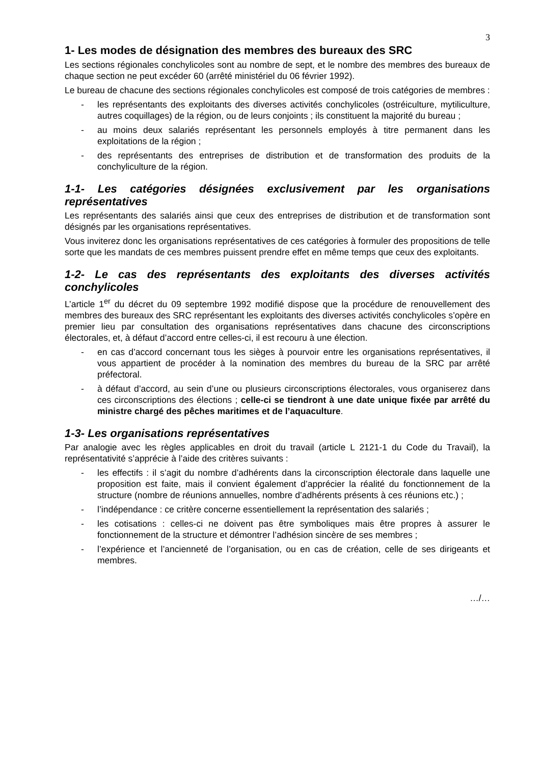3
1- Les modes de désignation des membres des bureaux des SRC
Les sections régionales conchylicoles sont au nombre de sept, et le nombre des membres des bureaux de chaque section ne peut excéder 60 (arrêté ministériel du 06 février 1992).
Le bureau de chacune des sections régionales conchylicoles est composé de trois catégories de membres :
- les représentants des exploitants des diverses activités conchylicoles (ostréiculture, mytiliculture, autres coquillages) de la région, ou de leurs conjoints ; ils constituent la majorité du bureau ;
- au moins deux salariés représentant les personnels employés à titre permanent dans les exploitations de la région ;
- des représentants des entreprises de distribution et de transformation des produits de la conchyliculture de la région.
1-1- Les catégories désignées exclusivement par les organisations représentatives
Les représentants des salariés ainsi que ceux des entreprises de distribution et de transformation sont désignés par les organisations représentatives.
Vous inviterez donc les organisations représentatives de ces catégories à formuler des propositions de telle sorte que les mandats de ces membres puissent prendre effet en même temps que ceux des exploitants.
1-2- Le cas des représentants des exploitants des diverses activités conchylicoles
L’article 1<sup>er</sup> du décret du 09 septembre 1992 modifié dispose que la procédure de renouvellement des membres des bureaux des SRC représentant les exploitants des diverses activités conchylicoles s’opère en premier lieu par consultation des organisations représentatives dans chacune des circonscriptions électorales, et, à défaut d’accord entre celles-ci, il est recouru à une élection.
- en cas d’accord concernant tous les sièges à pourvoir entre les organisations représentatives, il vous appartient de procéder à la nomination des membres du bureau de la SRC par arrêté préfectoral.
- à défaut d’accord, au sein d’une ou plusieurs circonscriptions électorales, vous organiserez dans ces circonscriptions des élections ; celle-ci se tiendront à une date unique fixée par arrêté du ministre chargé des pêches maritimes et de l’aquaculture.
1-3- Les organisations représentatives
Par analogie avec les règles applicables en droit du travail (article L 2121-1 du Code du Travail), la représentativité s’apprécie à l’aide des critères suivants :
- les effectifs : il s’agit du nombre d’adhérents dans la circonscription électorale dans laquelle une proposition est faite, mais il convient également d’apprécier la réalité du fonctionnement de la structure (nombre de réunions annuelles, nombre d’adhérents présents à ces réunions etc.) ;
- l’indépendance : ce critère concerne essentiellement la représentation des salariés ;
- les cotisations : celles-ci ne doivent pas être symboliques mais être propres à assurer le fonctionnement de la structure et démontrer l’adhésion sincère de ses membres ;
- l’expérience et l’ancienneté de l’organisation, ou en cas de création, celle de ses dirigeants et membres.
…/…